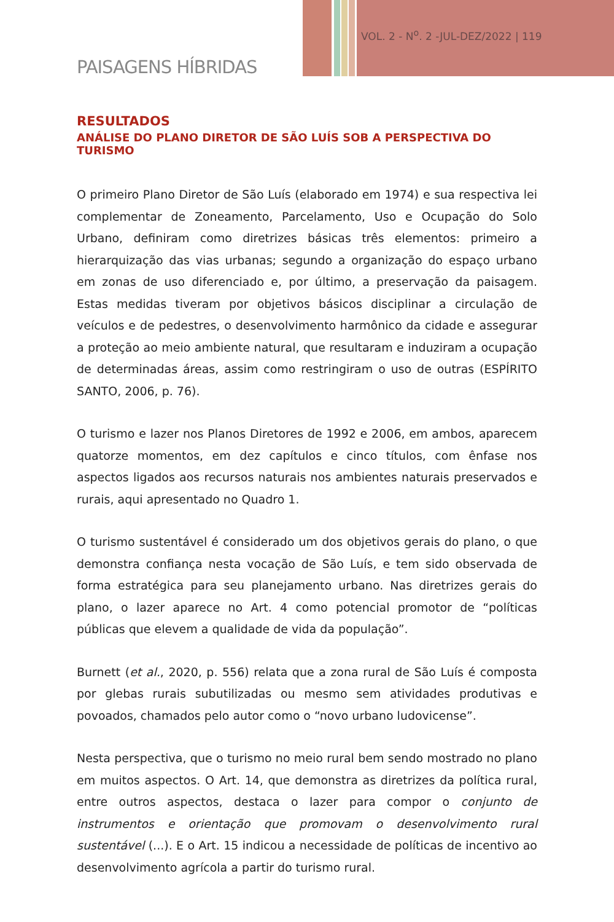VOL. 2 - N<sup>o</sup>. 2 -JUL-DEZ/2022 | 119
PAISAGENS HÍBRIDAS
RESULTADOS
ANÁLISE DO PLANO DIRETOR DE SÃO LUÍS SOB A PERSPECTIVA DO TURISMO
O primeiro Plano Diretor de São Luís (elaborado em 1974) e sua respectiva lei complementar de Zoneamento, Parcelamento, Uso e Ocupação do Solo Urbano, definiram como diretrizes básicas três elementos: primeiro a hierarquização das vias urbanas; segundo a organização do espaço urbano em zonas de uso diferenciado e, por último, a preservação da paisagem. Estas medidas tiveram por objetivos básicos disciplinar a circulação de veículos e de pedestres, o desenvolvimento harmônico da cidade e assegurar a proteção ao meio ambiente natural, que resultaram e induziram a ocupação de determinadas áreas, assim como restringiram o uso de outras (ESPÍRITO SANTO, 2006, p. 76).
O turismo e lazer nos Planos Diretores de 1992 e 2006, em ambos, aparecem quatorze momentos, em dez capítulos e cinco títulos, com ênfase nos aspectos ligados aos recursos naturais nos ambientes naturais preservados e rurais, aqui apresentado no Quadro 1.
O turismo sustentável é considerado um dos objetivos gerais do plano, o que demonstra confiança nesta vocação de São Luís, e tem sido observada de forma estratégica para seu planejamento urbano. Nas diretrizes gerais do plano, o lazer aparece no Art. 4 como potencial promotor de “políticas públicas que elevem a qualidade de vida da população”.
Burnett (et al., 2020, p. 556) relata que a zona rural de São Luís é composta por glebas rurais subutilizadas ou mesmo sem atividades produtivas e povoados, chamados pelo autor como o “novo urbano ludovicense”.
Nesta perspectiva, que o turismo no meio rural bem sendo mostrado no plano em muitos aspectos. O Art. 14, que demonstra as diretrizes da política rural, entre outros aspectos, destaca o lazer para compor o conjunto de instrumentos e orientação que promovam o desenvolvimento rural sustentável (...). E o Art. 15 indicou a necessidade de políticas de incentivo ao desenvolvimento agrícola a partir do turismo rural.